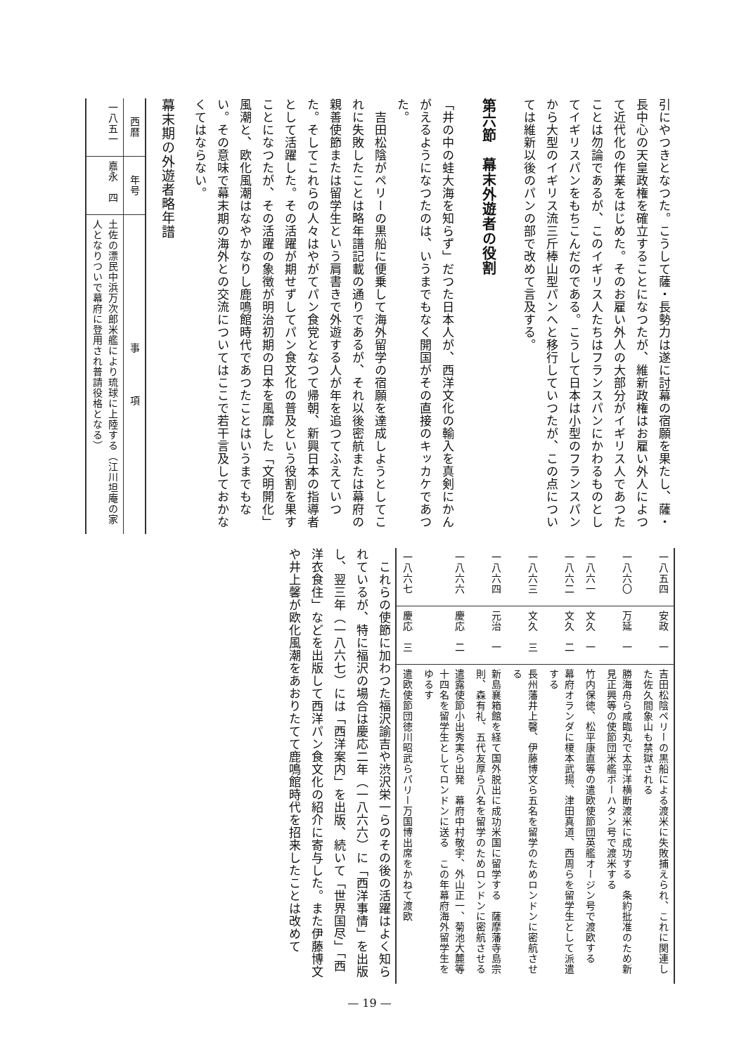引にやつきとなつた。こうして薩・長勢力は遂に討幕の宿願を果たし、薩・長中心の天皇政権を確立することになつたが、維新政権はお雇い外人によつて近代化の作業をはじめた。そのお雇い外人の大部分がイギリス人であつたことは勿論であるが、このイギリス人たちはフランスパンにかわるものとしてイギリスパンをもちこんだのである。こうして日本は小型のフランスパンから大型のイギリス流三斤棒山型パンへと移行していつたが、この点については維新以後のパンの部で改めて言及する。
第六節　幕末外遊者の役割
「井の中の蛙大海を知らず」だつた日本人が、西洋文化の輸入を真剣にかんがえるようになつたのは、いうまでもなく開国がその直接のキッカケであつた。
　吉田松陰がペリーの黒船に便乗して海外留学の宿願を達成しようとしてこれに失敗したことは略年譜記載の通りであるが、それ以後密航または幕府の親善使節または留学生という肩書きで外遊する人が年を追つてふえていつた。そしてこれらの人々はやがてパン食党となつて帰朝、新興日本の指導者として活躍した。その活躍が期せずしてパン食文化の普及という役割を果すことになつたが、その活躍の象徴が明治初期の日本を風靡した「文明開化」風潮と、欧化風潮はなやかなりし鹿鳴館時代であつたことはいうまでもない。その意味で幕末期の海外との交流についてはここで若干言及しておかなくてはならない。
幕末期の外遊者略年譜
| 西暦 | 年号 | 事 項 |
| --- | --- | --- |
| 一八五一 | 嘉永 四 | 土佐の漂民中浜万次郎米艦により琉球に上陸する（江川坦庵の家人となりついで幕府に登用され普請役格となる） |
| 一八五四 | 安政 一 | 吉田松陰ペリーの黒船による渡米に失敗捕えられ、これに関連した佐久間象山も禁獄される |
| 一八六〇 | 万延 一 | 勝海舟ら咸臨丸で太平洋横断渡米に成功する 条約批准のため新見正興等の使節団米艦ポーハタン号で渡米する |
| 一八六一 | 文久 一 | 竹内保徳、松平康直等の遣欧使節団英艦オージン号で渡欧する |
| 一八六二 | 文久 二 | 幕府オランダに榎本武揚、津田真道、西周らを留学生として派遣する |
| 一八六三 | 文久 三 | 長州藩井上馨、伊藤博文ら五名を留学のためロンドンに密航させる |
| 一八六四 | 元治 一 | 新島襄箱館を経て国外脱出に成功米国に留学する 薩摩藩寺島宗則、森有礼、五代友厚ら八名を留学のためロンドンに密航させる |
| 一八六六 | 慶応 二 | 遣露使節小出秀実ら出発 幕府中村敬宇、外山正一、菊池大麓等十四名を留学生としてロンドンに送る この年幕府海外留学生をゆるす |
| 一八六七 | 慶応 三 | 遣欧使節団徳川昭武らパリー万国博出席をかねて渡欧 |
　これらの使節に加わつた福沢諭吉や渋沢栄一らのその後の活躍はよく知られているが、特に福沢の場合は慶応二年（一八六六）に「西洋事情」を出版し、翌三年（一八六七）には「西洋案内」を出版、続いて「世界国尽」「西洋衣食住」などを出版して西洋パン食文化の紹介に寄与した。また伊藤博文や井上馨が欧化風潮をあおりたてて鹿鳴館時代を招来したことは改めて
— 19 —